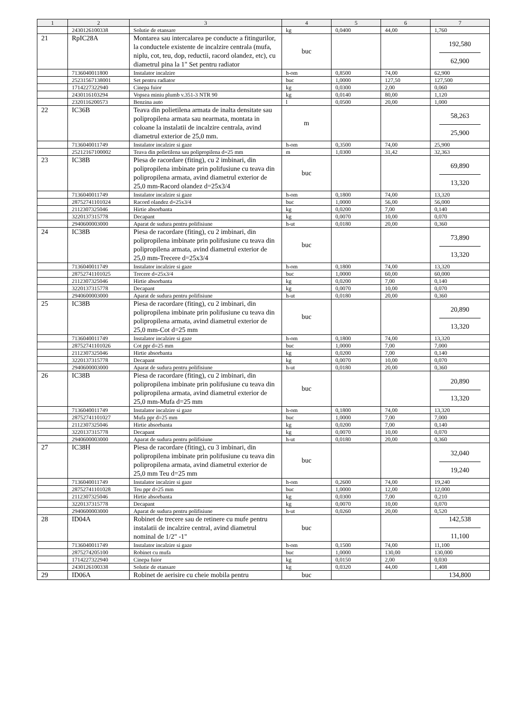| 1 | 2 | 3 | 4 | 5 | 6 | 7 |
| --- | --- | --- | --- | --- | --- | --- |
| | 2430126100338 | Solutie de etansare | kg | 0,0400 | 44,00 | 1,760 |
| 21 | RpIC28A | Montarea sau intercalarea pe conducte a fitingurilor, la conductele existente de incalzire centrala (mufa, niplu, cot, teu, dop, reductii, racord olandez, etc), cu diametrul pina la 1" Set pentru radiator | buc | | | 192,580 62,900 |
| | 7136040011800 | Instalator incalzire | h-om | 0,8500 | 74,00 | 62,900 |
| | 25231567138001 | Set pentru radiator | buc | 1,0000 | 127,50 | 127,500 |
| | 1714227322940 | Cinepa fuior | kg | 0,0300 | 2,00 | 0,060 |
| | 2430116103294 | Vopsea miniu plumb v.351-3 NTR 90 | kg | 0,0140 | 80,00 | 1,120 |
| | 2320116200573 | Benzina auto | l | 0,0500 | 20,00 | 1,000 |
| 22 | IC36B | Teava din polietilena armata de inalta densitate sau polipropilena armata sau nearmata, montata in coloane la instalatii de incalzire centrala, avind diametrul exterior de 25,0 mm. | m | | | 58,263 25,900 |
| | 7136040011749 | Instalator incalzire si gaze | h-om | 0,3500 | 74,00 | 25,900 |
| | 25212167100002 | Teava din polietilena sau polipropilena d=25 mm | m | 1,0300 | 31,42 | 32,363 |
| 23 | IC38B | Piesa de racordare (fiting), cu 2 imbinari, din polipropilena imbinate prin polifusiune cu teava din polipropilena armata, avind diametrul exterior de 25,0 mm-Racord olandez d=25x3/4 | buc | | | 69,890 13,320 |
| | 7136040011749 | Instalator incalzire si gaze | h-om | 0,1800 | 74,00 | 13,320 |
| | 28752741101024 | Racord olandez d=25x3/4 | buc | 1,0000 | 56,00 | 56,000 |
| | 2112307325046 | Hirtie absorbanta | kg | 0,0200 | 7,00 | 0,140 |
| | 3220137315778 | Decapant | kg | 0,0070 | 10,00 | 0,070 |
| | 2940600003000 | Aparat de sudura pentru polifisiune | h-ut | 0,0180 | 20,00 | 0,360 |
| 24 | IC38B | Piesa de racordare (fiting), cu 2 imbinari, din polipropilena imbinate prin polifusiune cu teava din polipropilena armata, avind diametrul exterior de 25,0 mm-Trecere d=25x3/4 | buc | | | 73,890 13,320 |
| | 7136040011749 | Instalator incalzire si gaze | h-om | 0,1800 | 74,00 | 13,320 |
| | 28752741101025 | Trecere d=25x3/4 | buc | 1,0000 | 60,00 | 60,000 |
| | 2112307325046 | Hirtie absorbanta | kg | 0,0200 | 7,00 | 0,140 |
| | 3220137315778 | Decapant | kg | 0,0070 | 10,00 | 0,070 |
| | 2940600003000 | Aparat de sudura pentru polifisiune | h-ut | 0,0180 | 20,00 | 0,360 |
| 25 | IC38B | Piesa de racordare (fiting), cu 2 imbinari, din polipropilena imbinate prin polifusiune cu teava din polipropilena armata, avind diametrul exterior de 25,0 mm-Cot d=25 mm | buc | | | 20,890 13,320 |
| | 7136040011749 | Instalator incalzire si gaze | h-om | 0,1800 | 74,00 | 13,320 |
| | 28752741101026 | Cot ppr d=25 mm | buc | 1,0000 | 7,00 | 7,000 |
| | 2112307325046 | Hirtie absorbanta | kg | 0,0200 | 7,00 | 0,140 |
| | 3220137315778 | Decapant | kg | 0,0070 | 10,00 | 0,070 |
| | 2940600003000 | Aparat de sudura pentru polifisiune | h-ut | 0,0180 | 20,00 | 0,360 |
| 26 | IC38B | Piesa de racordare (fiting), cu 2 imbinari, din polipropilena imbinate prin polifusiune cu teava din polipropilena armata, avind diametrul exterior de 25,0 mm-Mufa d=25 mm | buc | | | 20,890 13,320 |
| | 7136040011749 | Instalator incalzire si gaze | h-om | 0,1800 | 74,00 | 13,320 |
| | 28752741101027 | Mufa ppr d=25 mm | buc | 1,0000 | 7,00 | 7,000 |
| | 2112307325046 | Hirtie absorbanta | kg | 0,0200 | 7,00 | 0,140 |
| | 3220137315778 | Decapant | kg | 0,0070 | 10,00 | 0,070 |
| | 2940600003000 | Aparat de sudura pentru polifisiune | h-ut | 0,0180 | 20,00 | 0,360 |
| 27 | IC38H | Piesa de racordare (fiting), cu 3 imbinari, din polipropilena imbinate prin polifusiune cu teava din polipropilena armata, avind diametrul exterior de 25,0 mm Teu d=25 mm | buc | | | 32,040 19,240 |
| | 7136040011749 | Instalator incalzire si gaze | h-om | 0,2600 | 74,00 | 19,240 |
| | 28752741101028 | Teu ppr d=25 mm | buc | 1,0000 | 12,00 | 12,000 |
| | 2112307325046 | Hirtie absorbanta | kg | 0,0300 | 7,00 | 0,210 |
| | 3220137315778 | Decapant | kg | 0,0070 | 10,00 | 0,070 |
| | 2940600003000 | Aparat de sudura pentru polifisiune | h-ut | 0,0260 | 20,00 | 0,520 |
| 28 | ID04A | Robinet de trecere sau de retinere cu mufe pentru instalatii de incalzire central, avind diametrul nominal de 1/2" -1" | buc | | | 142,538 11,100 |
| | 7136040011749 | Instalator incalzire si gaze | h-om | 0,1500 | 74,00 | 11,100 |
| | 2875274205100 | Robinet cu mufa | buc | 1,0000 | 130,00 | 130,000 |
| | 1714227322940 | Cinepa fuior | kg | 0,0150 | 2,00 | 0,030 |
| | 2430126100338 | Solutie de etansare | kg | 0,0320 | 44,00 | 1,408 |
| 29 | ID06A | Robinet de aerisire cu cheie mobila pentru | buc | | | 134,800 |